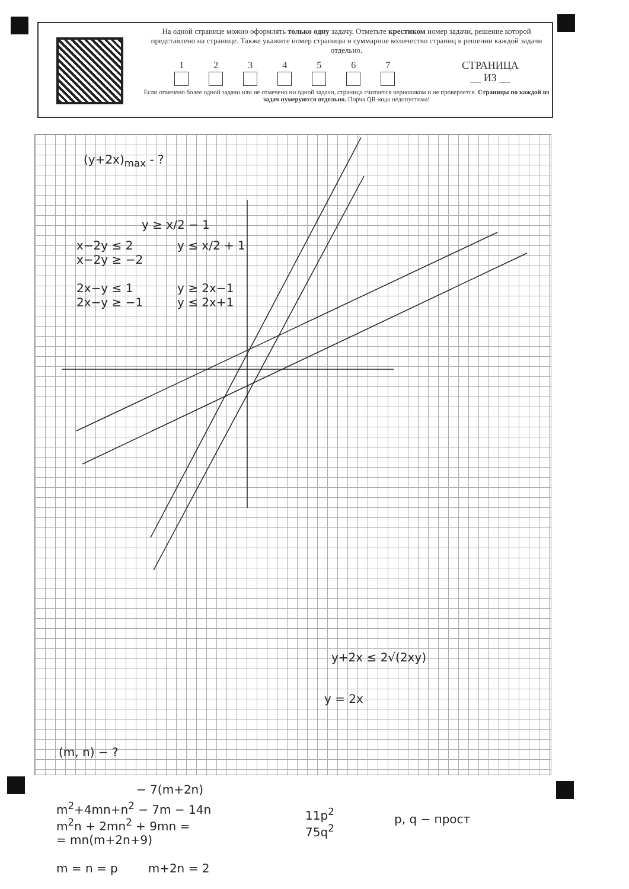На одной странице можно оформлять только одну задачу. Отметьте крестиком номер задачи, решение которой представлено на странице. Также укажите номер страницы и суммарное количество страниц в решении каждой задачи отдельно.
1 2 3 4 5 6 7
СТРАНИЦА
__ ИЗ __
Если отмечено более одной задачи или не отмечено ни одной задачи, страница считается черновиком и не проверяется. Страницы по каждой из задач нумеруются отдельно. Порча QR-кода недопустима!
(y+2x)<sub>max</sub> - ?
y ≥ x/2 − 1
x−2y ≤ 2
x−2y ≥ −2
2x−y ≤ 1
2x−y ≥ −1
y ≤ x/2 + 1
y ≥ 2x−1
y ≤ 2x+1
y+2x ≤ 2√(2xy)
y = 2x
(m, n) − ?
− 7(m+2n)
m<sup>2</sup>+4mn+n<sup>2</sup> − 7m − 14n
m<sup>2</sup>n + 2mn<sup>2</sup> + 9mn =
= mn(m+2n+9)
m = n = p m+2n = 2
11p<sup>2</sup>
75q<sup>2</sup>
p, q − прост